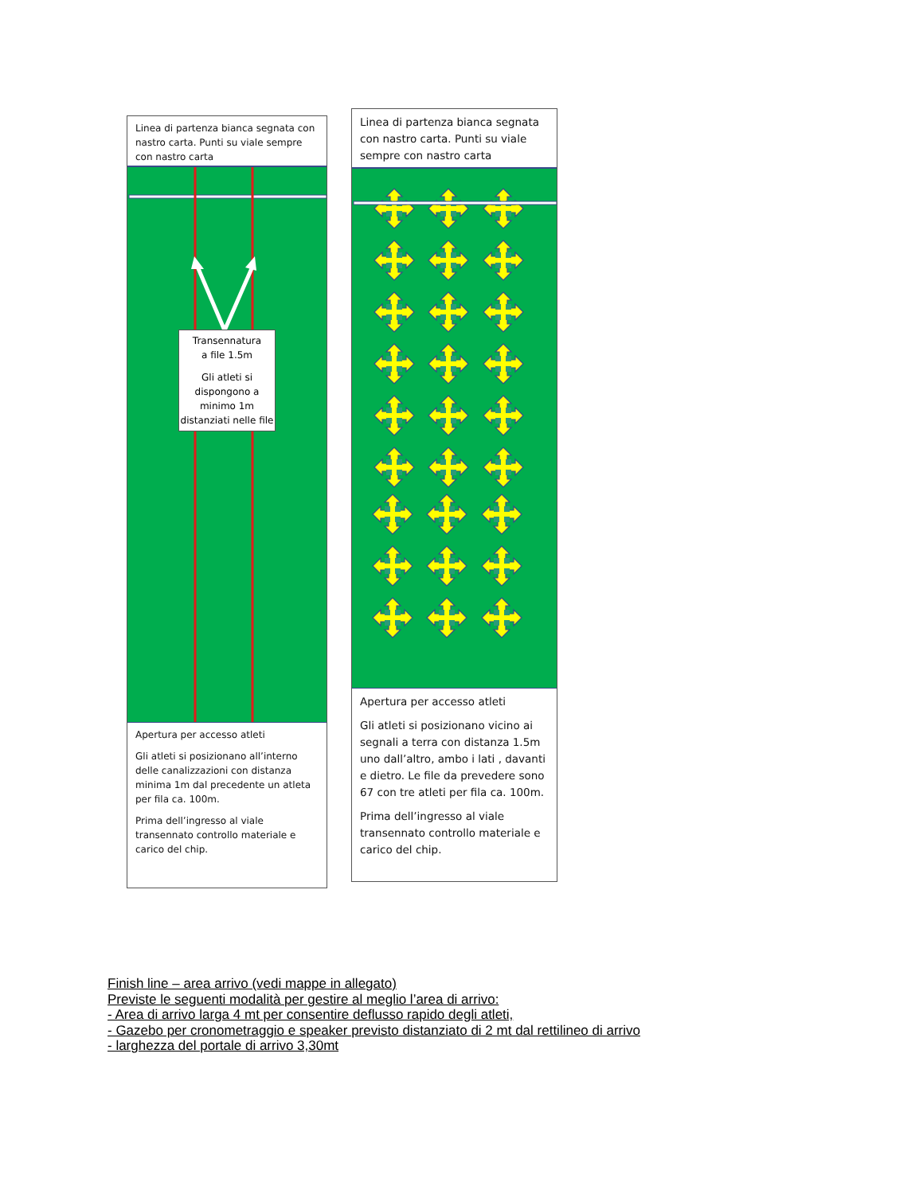Linea di partenza bianca segnata con nastro carta. Punti su viale sempre con nastro carta
Transennatura
a file 1.5m
Gli atleti si dispongono a minimo 1m distanziati nelle file
Apertura per accesso atleti
Gli atleti si posizionano all’interno delle canalizzazioni con distanza minima 1m dal precedente un atleta per fila ca. 100m.
Prima dell’ingresso al viale transennato controllo materiale e carico del chip.
Linea di partenza bianca segnata con nastro carta. Punti su viale sempre con nastro carta
Apertura per accesso atleti
Gli atleti si posizionano vicino ai segnali a terra con distanza 1.5m uno dall’altro, ambo i lati , davanti e dietro. Le file da prevedere sono 67 con tre atleti per fila ca. 100m.
Prima dell’ingresso al viale transennato controllo materiale e carico del chip.
Finish line – area arrivo (vedi mappe in allegato)
Previste le seguenti modalità per gestire al meglio l’area di arrivo:
- Area di arrivo larga 4 mt per consentire deflusso rapido degli atleti,
- Gazebo per cronometraggio e speaker previsto distanziato di 2 mt dal rettilineo di arrivo
- larghezza del portale di arrivo 3,30mt